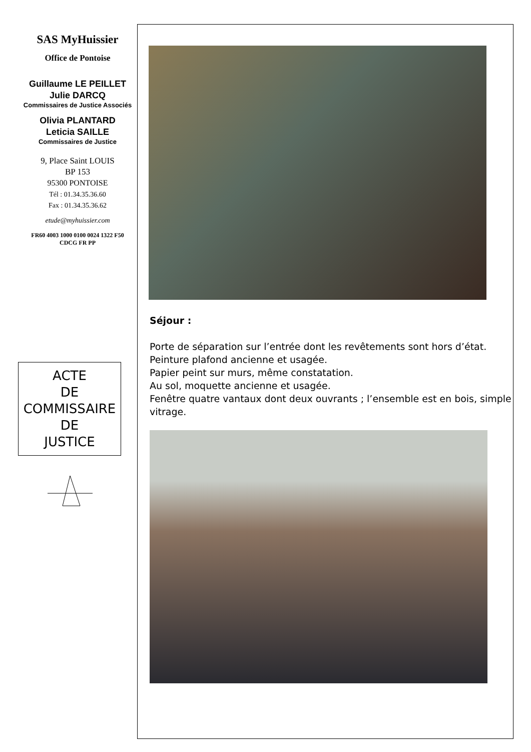SAS MyHuissier
Office de Pontoise
Guillaume LE PEILLET
Julie DARCQ
Commissaires de Justice Associés
Olivia PLANTARD
Leticia SAILLE
Commissaires de Justice
9, Place Saint LOUIS
BP 153
95300 PONTOISE
Tél : 01.34.35.36.60
Fax : 01.34.35.36.62
etude@myhuissier.com
FR60 4003 1000 0100 0024 1322 F50
CDCG FR PP
ACTE
DE
COMMISSAIRE
DE
JUSTICE
Séjour :
Porte de séparation sur l’entrée dont les revêtements sont hors d’état.
Peinture plafond ancienne et usagée.
Papier peint sur murs, même constatation.
Au sol, moquette ancienne et usagée.
Fenêtre quatre vantaux dont deux ouvrants ; l’ensemble est en bois, simple vitrage.